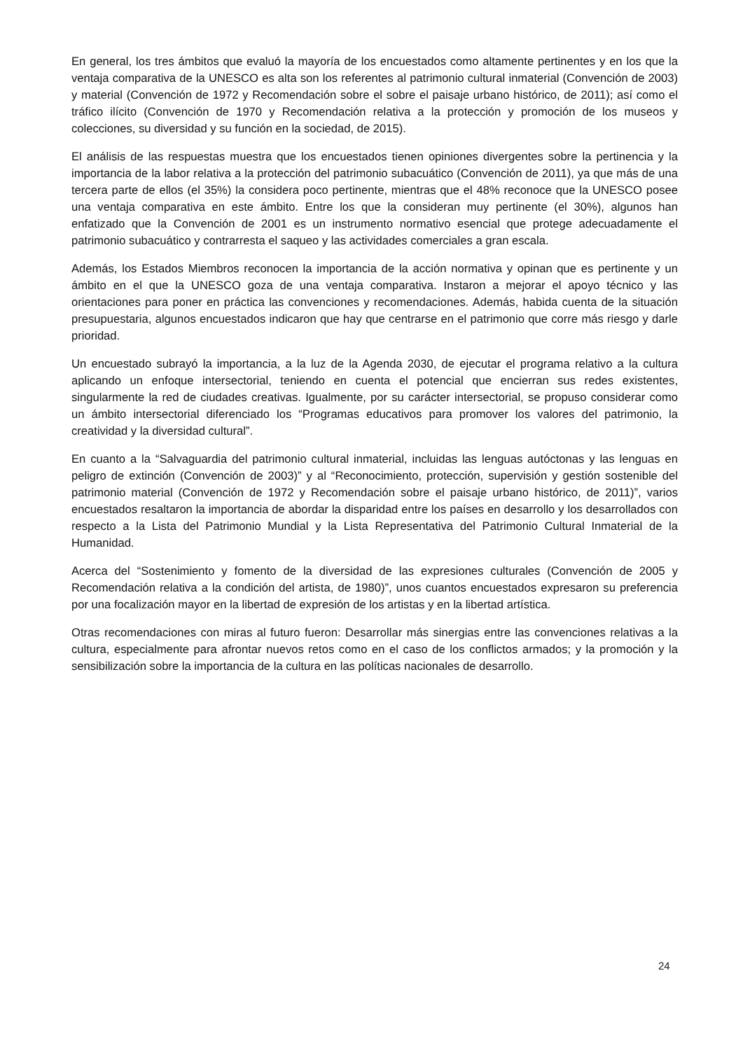En general, los tres ámbitos que evaluó la mayoría de los encuestados como altamente pertinentes y en los que la ventaja comparativa de la UNESCO es alta son los referentes al patrimonio cultural inmaterial (Convención de 2003) y material (Convención de 1972 y Recomendación sobre el sobre el paisaje urbano histórico, de 2011); así como el tráfico ilícito (Convención de 1970 y Recomendación relativa a la protección y promoción de los museos y colecciones, su diversidad y su función en la sociedad, de 2015).
El análisis de las respuestas muestra que los encuestados tienen opiniones divergentes sobre la pertinencia y la importancia de la labor relativa a la protección del patrimonio subacuático (Convención de 2011), ya que más de una tercera parte de ellos (el 35%) la considera poco pertinente, mientras que el 48% reconoce que la UNESCO posee una ventaja comparativa en este ámbito. Entre los que la consideran muy pertinente (el 30%), algunos han enfatizado que la Convención de 2001 es un instrumento normativo esencial que protege adecuadamente el patrimonio subacuático y contrarresta el saqueo y las actividades comerciales a gran escala.
Además, los Estados Miembros reconocen la importancia de la acción normativa y opinan que es pertinente y un ámbito en el que la UNESCO goza de una ventaja comparativa. Instaron a mejorar el apoyo técnico y las orientaciones para poner en práctica las convenciones y recomendaciones. Además, habida cuenta de la situación presupuestaria, algunos encuestados indicaron que hay que centrarse en el patrimonio que corre más riesgo y darle prioridad.
Un encuestado subrayó la importancia, a la luz de la Agenda 2030, de ejecutar el programa relativo a la cultura aplicando un enfoque intersectorial, teniendo en cuenta el potencial que encierran sus redes existentes, singularmente la red de ciudades creativas. Igualmente, por su carácter intersectorial, se propuso considerar como un ámbito intersectorial diferenciado los “Programas educativos para promover los valores del patrimonio, la creatividad y la diversidad cultural”.
En cuanto a la “Salvaguardia del patrimonio cultural inmaterial, incluidas las lenguas autóctonas y las lenguas en peligro de extinción (Convención de 2003)” y al “Reconocimiento, protección, supervisión y gestión sostenible del patrimonio material (Convención de 1972 y Recomendación sobre el paisaje urbano histórico, de 2011)”, varios encuestados resaltaron la importancia de abordar la disparidad entre los países en desarrollo y los desarrollados con respecto a la Lista del Patrimonio Mundial y la Lista Representativa del Patrimonio Cultural Inmaterial de la Humanidad.
Acerca del “Sostenimiento y fomento de la diversidad de las expresiones culturales (Convención de 2005 y Recomendación relativa a la condición del artista, de 1980)”, unos cuantos encuestados expresaron su preferencia por una focalización mayor en la libertad de expresión de los artistas y en la libertad artística.
Otras recomendaciones con miras al futuro fueron: Desarrollar más sinergias entre las convenciones relativas a la cultura, especialmente para afrontar nuevos retos como en el caso de los conflictos armados; y la promoción y la sensibilización sobre la importancia de la cultura en las políticas nacionales de desarrollo.
24